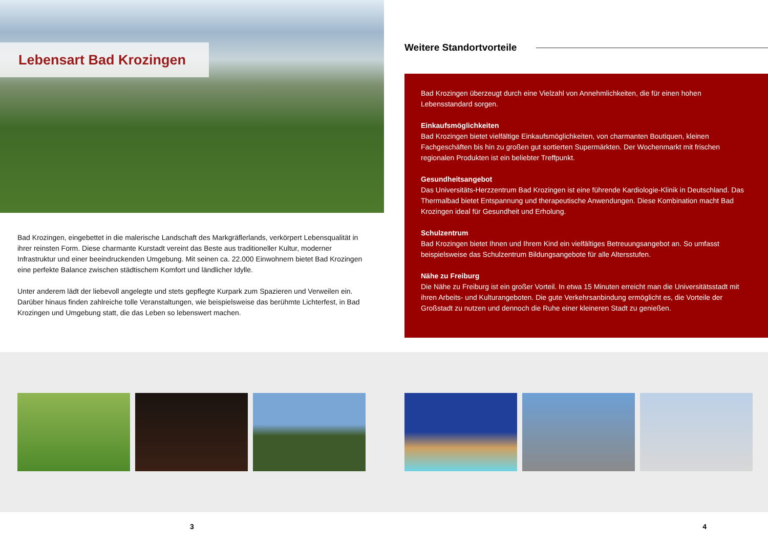Lebensart Bad Krozingen
Bad Krozingen, eingebettet in die malerische Landschaft des Markgräflerlands, verkörpert Lebensqualität in ihrer reinsten Form. Diese charmante Kurstadt vereint das Beste aus traditioneller Kultur, moderner Infrastruktur und einer beeindruckenden Umgebung. Mit seinen ca. 22.000 Einwohnern bietet Bad Krozingen eine perfekte Balance zwischen städtischem Komfort und ländlicher Idylle.
Unter anderem lädt der liebevoll angelegte und stets gepflegte Kurpark zum Spazieren und Verweilen ein. Darüber hinaus finden zahlreiche tolle Veranstaltungen, wie beispielsweise das berühmte Lichterfest, in Bad Krozingen und Umgebung statt, die das Leben so lebenswert machen.
Weitere Standortvorteile
Bad Krozingen überzeugt durch eine Vielzahl von Annehmlichkeiten, die für einen hohen Lebensstandard sorgen.
Einkaufsmöglichkeiten
Bad Krozingen bietet vielfältige Einkaufsmöglichkeiten, von charmanten Boutiquen, kleinen Fachgeschäften bis hin zu großen gut sortierten Supermärkten. Der Wochenmarkt mit frischen regionalen Produkten ist ein beliebter Treffpunkt.
Gesundheitsangebot
Das Universitäts-Herzzentrum Bad Krozingen ist eine führende Kardiologie-Klinik in Deutschland. Das Thermalbad bietet Entspannung und therapeutische Anwendungen. Diese Kombination macht Bad Krozingen ideal für Gesundheit und Erholung.
Schulzentrum
Bad Krozingen bietet Ihnen und Ihrem Kind ein vielfältiges Betreuungsangebot an. So umfasst beispielsweise das Schulzentrum Bildungsangebote für alle Altersstufen.
Nähe zu Freiburg
Die Nähe zu Freiburg ist ein großer Vorteil. In etwa 15 Minuten erreicht man die Universitätsstadt mit ihren Arbeits- und Kulturangeboten. Die gute Verkehrsanbindung ermöglicht es, die Vorteile der Großstadt zu nutzen und dennoch die Ruhe einer kleineren Stadt zu genießen.
3 4